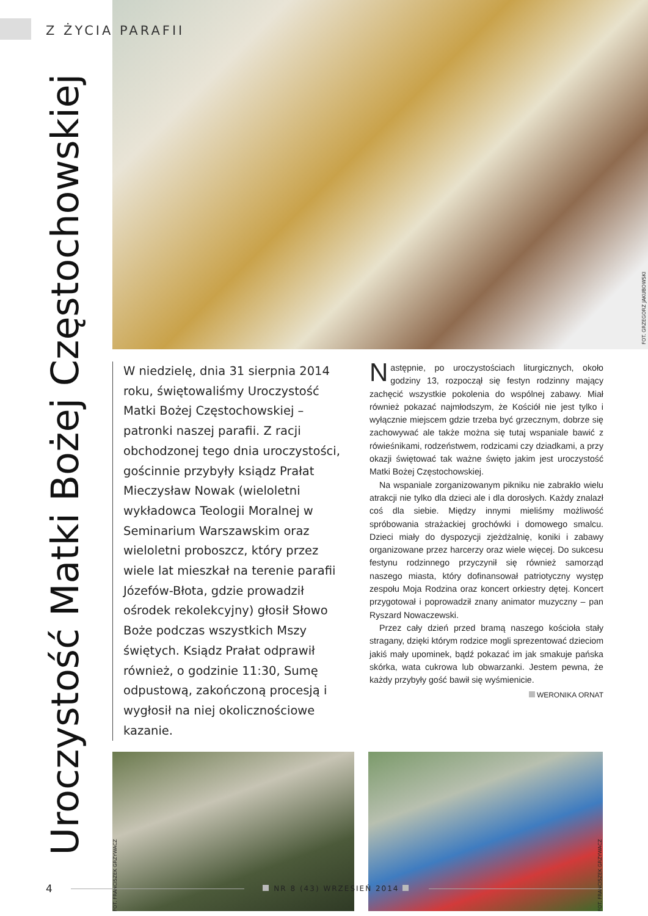Z ŻYCIA PARAFII
Uroczystość Matki Bożej Częstochowskiej
FOT. GRZEGORZ JAKUBOWSKI
W niedzielę, dnia 31 sierpnia 2014 roku, świętowaliśmy Uroczystość Matki Bożej Częstochowskiej – patronki naszej parafii. Z racji obchodzonej tego dnia uroczystości, gościnnie przybyły ksiądz Prałat Mieczysław Nowak (wieloletni wykładowca Teologii Moralnej w Seminarium Warszawskim oraz wieloletni proboszcz, który przez wiele lat mieszkał na terenie parafii Józefów-Błota, gdzie prowadził ośrodek rekolekcyjny) głosił Słowo Boże podczas wszystkich Mszy świętych. Ksiądz Prałat odprawił również, o godzinie 11:30, Sumę odpustową, zakończoną procesją i wygłosił na niej okolicznościowe kazanie.
Następnie, po uroczystościach liturgicznych, około godziny 13, rozpoczął się festyn rodzinny mający zachęcić wszystkie pokolenia do wspólnej zabawy. Miał również pokazać najmłodszym, że Kościół nie jest tylko i wyłącznie miejscem gdzie trzeba być grzecznym, dobrze się zachowywać ale także można się tutaj wspaniale bawić z rówieśnikami, rodzeństwem, rodzicami czy dziadkami, a przy okazji świętować tak ważne święto jakim jest uroczystość Matki Bożej Częstochowskiej.
Na wspaniale zorganizowanym pikniku nie zabrakło wielu atrakcji nie tylko dla dzieci ale i dla dorosłych. Każdy znalazł coś dla siebie. Między innymi mieliśmy możliwość spróbowania strażackiej grochówki i domowego smalcu. Dzieci miały do dyspozycji zjeżdżalnię, koniki i zabawy organizowane przez harcerzy oraz wiele więcej. Do sukcesu festynu rodzinnego przyczynił się również samorząd naszego miasta, który dofinansował patriotyczny występ zespołu Moja Rodzina oraz koncert orkiestry dętej. Koncert przygotował i poprowadził znany animator muzyczny – pan Ryszard Nowaczewski.
Przez cały dzień przed bramą naszego kościoła stały stragany, dzięki którym rodzice mogli sprezentować dzieciom jakiś mały upominek, bądź pokazać im jak smakuje pańska skórka, wata cukrowa lub obwarzanki. Jestem pewna, że każdy przybyły gość bawił się wyśmienicie.
WERONIKA ORNAT
FOT. FRANCISZEK GRZYWACZ
FOT. FRANCISZEK GRZYWACZ
4 NR 8 (43) WRZESIEŃ 2014